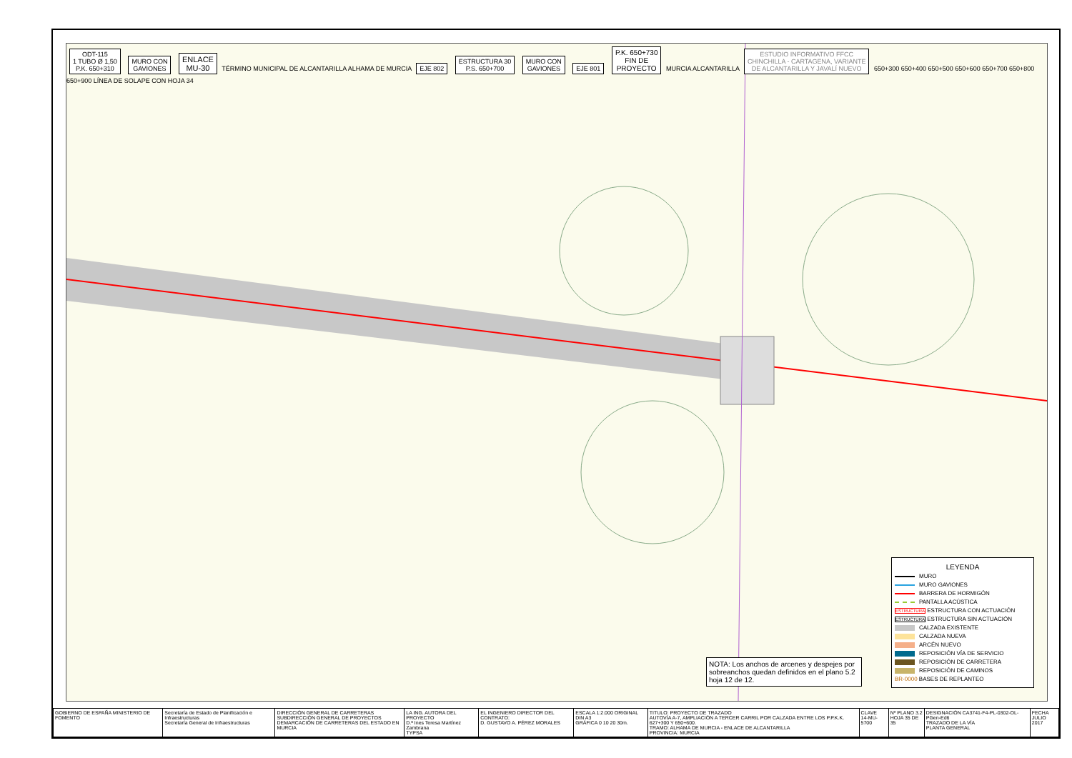ODT-115
1 TUBO Ø 1,50
P.K. 650+310 MURO CON
GAVIONES ENLACE
MU-30 TÉRMINO MUNICIPAL DE ALCANTARILLA ALHAMA DE MURCIA EJE 802 ESTRUCTURA 30
P.S. 650+700 MURO CON
GAVIONES EJE 801 P.K. 650+730
FIN DE
PROYECTO MURCIA ALCANTARILLA ESTUDIO INFORMATIVO FFCC
CHINCHILLA - CARTAGENA, VARIANTE
DE ALCANTARILLA Y JAVALÍ NUEVO 650+300 650+400 650+500 650+600 650+700 650+800 650+900 LÍNEA DE SOLAPE CON HOJA 34
NOTA: Los anchos de arcenes y despejes por sobreanchos quedan definidos en el plano 5.2 hoja 12 de 12.
LEYENDA
MURO
MURO GAVIONES
BARRERA DE HORMIGÓN
PANTALLA ACÚSTICA
ESTRUCTURA ESTRUCTURA CON ACTUACIÓN
ESTRUCTURA ESTRUCTURA SIN ACTUACIÓN
CALZADA EXISTENTE
CALZADA NUEVA
ARCÉN NUEVO
REPOSICIÓN VÍA DE SERVICIO
REPOSICIÓN DE CARRETERA
REPOSICIÓN DE CAMINOS
BR-0000 BASES DE REPLANTEO
| GOBIERNO DE ESPAÑA MINISTERIO DE FOMENTO | Secretaría de Estado de Planificación e Infraestructuras Secretaría General de Infraestructuras | DIRECCIÓN GENERAL DE CARRETERAS SUBDIRECCIÓN GENERAL DE PROYECTOS DEMARCACIÓN DE CARRETERAS DEL ESTADO EN MURCIA | LA ING. AUTORA DEL PROYECTO D.ª Ines Teresa Martínez Zambrana TYPSA | EL INGENIERO DIRECTOR DEL CONTRATO: D. GUSTAVO A. PÉREZ MORALES | ESCALA 1:2.000 ORIGINAL DIN A3 GRÁFICA 0 10 20 30m. | TITULO: PROYECTO DE TRAZADO AUTOVÍA A-7, AMPLIACIÓN A TERCER CARRIL POR CALZADA ENTRE LOS P.P.K.K. 627+300 Y 650+600. TRAMO: ALHAMA DE MURCIA - ENLACE DE ALCANTARILLA PROVINCIA: MURCIA | CLAVE 14-MU-5700 | Nº PLANO 3.2 HOJA 35 DE 35 | DESIGNACIÓN CA3741-F4-PL-0302-OL-PGen-Ed6 TRAZADO DE LA VÍA PLANTA GENERAL | FECHA JULIO 2017 |